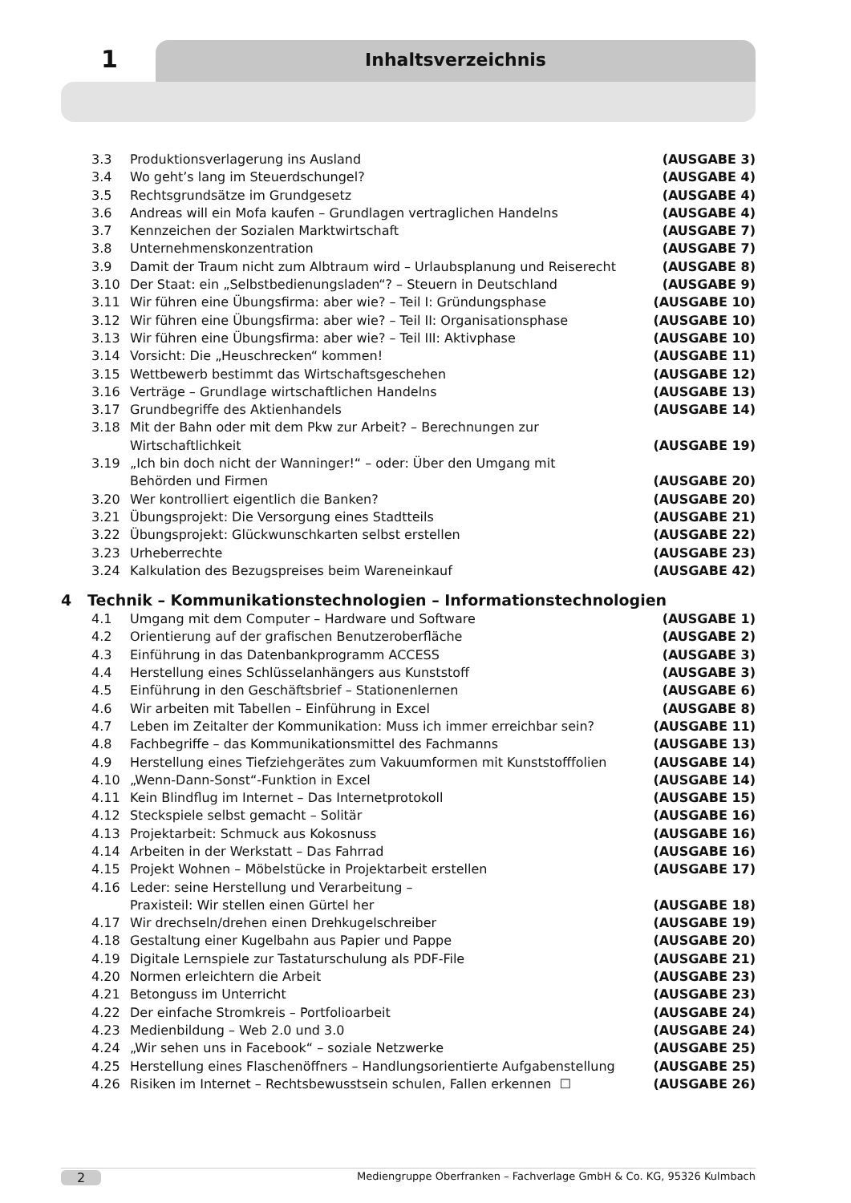1 Inhaltsverzeichnis
3.3 Produktionsverlagerung ins Ausland (AUSGABE 3)
3.4 Wo geht’s lang im Steuerdschungel? (AUSGABE 4)
3.5 Rechtsgrundsätze im Grundgesetz (AUSGABE 4)
3.6 Andreas will ein Mofa kaufen – Grundlagen vertraglichen Handelns (AUSGABE 4)
3.7 Kennzeichen der Sozialen Marktwirtschaft (AUSGABE 7)
3.8 Unternehmenskonzentration (AUSGABE 7)
3.9 Damit der Traum nicht zum Albtraum wird – Urlaubsplanung und Reiserecht (AUSGABE 8)
3.10 Der Staat: ein „Selbstbedienungsladen“? – Steuern in Deutschland (AUSGABE 9)
3.11 Wir führen eine Übungsfirma: aber wie? – Teil I: Gründungsphase (AUSGABE 10)
3.12 Wir führen eine Übungsfirma: aber wie? – Teil II: Organisationsphase (AUSGABE 10)
3.13 Wir führen eine Übungsfirma: aber wie? – Teil III: Aktivphase (AUSGABE 10)
3.14 Vorsicht: Die „Heuschrecken“ kommen! (AUSGABE 11)
3.15 Wettbewerb bestimmt das Wirtschaftsgeschehen (AUSGABE 12)
3.16 Verträge – Grundlage wirtschaftlichen Handelns (AUSGABE 13)
3.17 Grundbegriffe des Aktienhandels (AUSGABE 14)
3.18 Mit der Bahn oder mit dem Pkw zur Arbeit? – Berechnungen zur
Wirtschaftlichkeit
(AUSGABE 19)
3.19 „Ich bin doch nicht der Wanninger!“ – oder: Über den Umgang mit
Behörden und Firmen
(AUSGABE 20)
3.20 Wer kontrolliert eigentlich die Banken? (AUSGABE 20)
3.21 Übungsprojekt: Die Versorgung eines Stadtteils (AUSGABE 21)
3.22 Übungsprojekt: Glückwunschkarten selbst erstellen (AUSGABE 22)
3.23 Urheberrechte (AUSGABE 23)
3.24 Kalkulation des Bezugspreises beim Wareneinkauf (AUSGABE 42)
4 Technik – Kommunikationstechnologien – Informationstechnologien
4.1 Umgang mit dem Computer – Hardware und Software (AUSGABE 1)
4.2 Orientierung auf der grafischen Benutzeroberfläche (AUSGABE 2)
4.3 Einführung in das Datenbankprogramm ACCESS (AUSGABE 3)
4.4 Herstellung eines Schlüsselanhängers aus Kunststoff (AUSGABE 3)
4.5 Einführung in den Geschäftsbrief – Stationenlernen (AUSGABE 6)
4.6 Wir arbeiten mit Tabellen – Einführung in Excel (AUSGABE 8)
4.7 Leben im Zeitalter der Kommunikation: Muss ich immer erreichbar sein? (AUSGABE 11)
4.8 Fachbegriffe – das Kommunikationsmittel des Fachmanns (AUSGABE 13)
4.9 Herstellung eines Tiefziehgerätes zum Vakuumformen mit Kunststofffolien (AUSGABE 14)
4.10 „Wenn-Dann-Sonst“-Funktion in Excel (AUSGABE 14)
4.11 Kein Blindflug im Internet – Das Internetprotokoll (AUSGABE 15)
4.12 Steckspiele selbst gemacht – Solitär (AUSGABE 16)
4.13 Projektarbeit: Schmuck aus Kokosnuss (AUSGABE 16)
4.14 Arbeiten in der Werkstatt – Das Fahrrad (AUSGABE 16)
4.15 Projekt Wohnen – Möbelstücke in Projektarbeit erstellen (AUSGABE 17)
4.16 Leder: seine Herstellung und Verarbeitung –
Praxisteil: Wir stellen einen Gürtel her
(AUSGABE 18)
4.17 Wir drechseln/drehen einen Drehkugelschreiber (AUSGABE 19)
4.18 Gestaltung einer Kugelbahn aus Papier und Pappe (AUSGABE 20)
4.19 Digitale Lernspiele zur Tastaturschulung als PDF-File (AUSGABE 21)
4.20 Normen erleichtern die Arbeit (AUSGABE 23)
4.21 Betonguss im Unterricht (AUSGABE 23)
4.22 Der einfache Stromkreis – Portfolioarbeit (AUSGABE 24)
4.23 Medienbildung – Web 2.0 und 3.0 (AUSGABE 24)
4.24 „Wir sehen uns in Facebook“ – soziale Netzwerke (AUSGABE 25)
4.25 Herstellung eines Flaschenöffners – Handlungsorientierte Aufgabenstellung (AUSGABE 25)
4.26 Risiken im Internet – Rechtsbewusstsein schulen, Fallen erkennen ☐ (AUSGABE 26)
2 Mediengruppe Oberfranken – Fachverlage GmbH & Co. KG, 95326 Kulmbach